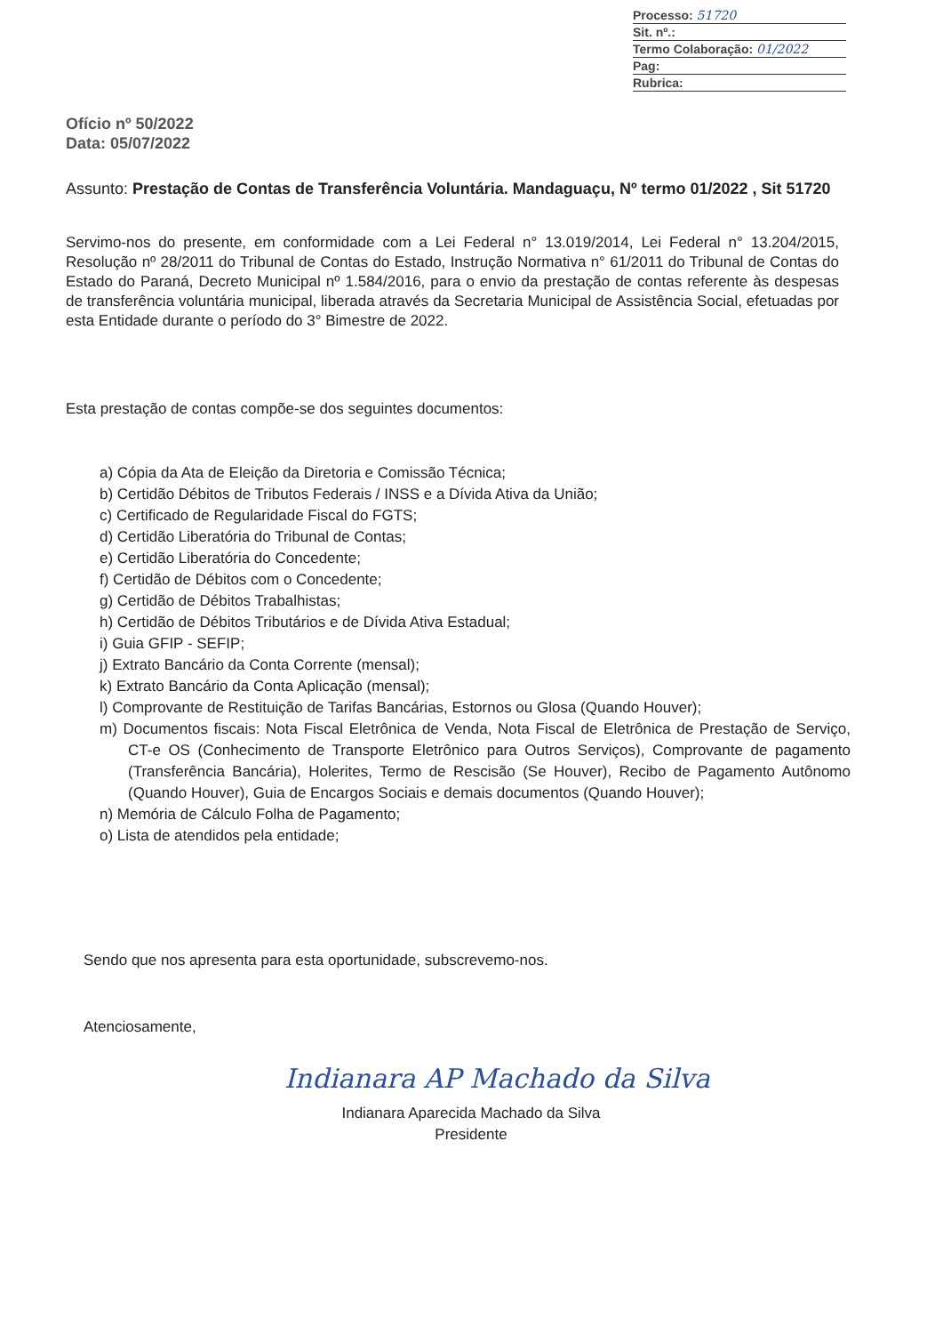Processo: 51720
Sit. nº.:
Termo Colaboração: 01/2022
Pag:
Rubrica:
Ofício nº 50/2022
Data: 05/07/2022
Assunto: Prestação de Contas de Transferência Voluntária. Mandaguaçu, Nº termo 01/2022 , Sit 51720
Servimo-nos do presente, em conformidade com a Lei Federal n° 13.019/2014, Lei Federal n° 13.204/2015, Resolução nº 28/2011 do Tribunal de Contas do Estado, Instrução Normativa n° 61/2011 do Tribunal de Contas do Estado do Paraná, Decreto Municipal nº 1.584/2016, para o envio da prestação de contas referente às despesas de transferência voluntária municipal, liberada através da Secretaria Municipal de Assistência Social, efetuadas por esta Entidade durante o período do 3° Bimestre de 2022.
Esta prestação de contas compõe-se dos seguintes documentos:
a) Cópia da Ata de Eleição da Diretoria e Comissão Técnica;
b) Certidão Débitos de Tributos Federais / INSS e a Dívida Ativa da União;
c) Certificado de Regularidade Fiscal do FGTS;
d) Certidão Liberatória do Tribunal de Contas;
e) Certidão Liberatória do Concedente;
f) Certidão de Débitos com o Concedente;
g) Certidão de Débitos Trabalhistas;
h) Certidão de Débitos Tributários e de Dívida Ativa Estadual;
i) Guia GFIP - SEFIP;
j) Extrato Bancário da Conta Corrente (mensal);
k) Extrato Bancário da Conta Aplicação (mensal);
l) Comprovante de Restituição de Tarifas Bancárias, Estornos ou Glosa (Quando Houver);
m) Documentos fiscais: Nota Fiscal Eletrônica de Venda, Nota Fiscal de Eletrônica de Prestação de Serviço, CT-e OS (Conhecimento de Transporte Eletrônico para Outros Serviços), Comprovante de pagamento (Transferência Bancária), Holerites, Termo de Rescisão (Se Houver), Recibo de Pagamento Autônomo (Quando Houver), Guia de Encargos Sociais e demais documentos (Quando Houver);
n) Memória de Cálculo Folha de Pagamento;
o) Lista de atendidos pela entidade;
Sendo que nos apresenta para esta oportunidade, subscrevemo-nos.
Atenciosamente,
Indianara AP Machado da Silva
Indianara Aparecida Machado da Silva
Presidente